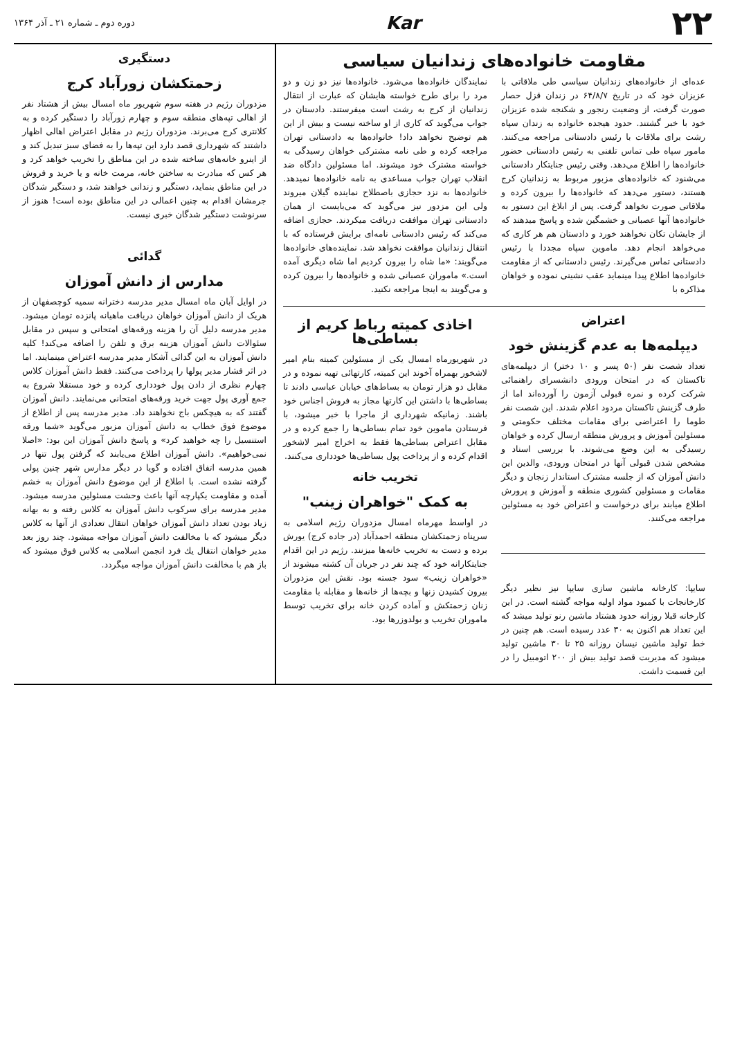۲۲
Kar
دوره دوم ـ شماره ۲۱ ـ آذر ۱۳۶۴
مقاومت خانواده‌های زندانیان سیاسی
عده‌ای از خانواده‌های زندانیان سیاسی طی ملاقاتی با عزیزان خود که در تاریخ ۶۴/۸/۷ در زندان قزل حصار صورت گرفت، از وضعیت رنجور و شکنجه شده عزیزان خود با خبر گشتند. حدود هیجده خانواده به زندان سپاه رشت برای ملاقات با رئیس دادستانی مراجعه می‌کنند. مامور سپاه طی تماس تلفنی به رئیس دادستانی حضور خانواده‌ها را اطلاع می‌دهد. وقتی رئیس جنایتکار دادستانی می‌شنود که خانواده‌های مزبور مربوط به زندانیان کرج هستند، دستور می‌دهد که خانواده‌ها را بیرون کرده و ملاقاتی صورت نخواهد گرفت. پس از ابلاغ این دستور به خانواده‌ها آنها عصبانی و خشمگین شده و پاسخ میدهند که از جایشان تکان نخواهند خورد و دادستان هم هر کاری که می‌خواهد انجام دهد. ماموین سپاه مجددا با رئیس دادستانی تماس می‌گیرند. رئیس دادستانی که از مقاومت خانواده‌ها اطلاع پیدا مینماید عقب نشینی نموده و خواهان مذاکره با
نمایندگان خانواده‌ها می‌شود. خانواده‌ها نیز دو زن و دو مرد را برای طرح خواسته هایشان که عبارت از انتقال زندانیان از کرج به رشت است میفرستند. دادستان در جواب می‌گوید که کاری از او ساخته نیست و بیش از این هم توضیح نخواهد داد! خانواده‌ها به دادستانی تهران مراجعه کرده و طی نامه مشترکی خواهان رسیدگی به خواسته مشترک خود میشوند. اما مسئولین دادگاه ضد انقلاب تهران جواب مساعدی به نامه خانواده‌ها نمیدهد. خانواده‌ها به نزد حجازی باصطلاح نماینده گیلان میروند ولی این مزدور نیز می‌گوید که می‌بایست از همان دادستانی تهران موافقت دریافت میکردند. حجازی اضافه می‌کند که رئیس دادستانی نامه‌ای برایش فرستاده که با انتقال زندانیان موافقت نخواهد شد. نماینده‌های خانواده‌ها می‌گویند: «ما شاه را بیرون کردیم اما شاه دیگری آمده است.» ماموران عصبانی شده و خانواده‌ها را بیرون کرده و می‌گویند به اینجا مراجعه نکنید.
اعتراض
دیپلمه‌ها به عدم گزینش خود
تعداد شصت نفر (۵۰ پسر و ۱۰ دختر) از دیپلمه‌های تاکستان که در امتحان ورودی دانشسرای راهنمائی شرکت کرده و نمره قبولی آزمون را آورده‌اند اما از طرف گزینش تاکستان مردود اعلام شدند. این شصت نفر طوما را اعتراضی برای مقامات مختلف حکومتی و مسئولین آموزش و پرورش منطقه ارسال کرده و خواهان رسیدگی به این وضع می‌شوند. با بررسی اسناد و مشخص شدن قبولی آنها در امتحان ورودی، والدین این دانش آموزان که از جلسه مشترک استاندار زنجان و دیگر مقامات و مسئولین کشوری منطقه و آموزش و پرورش اطلاع میابند برای درخواست و اعتراض خود به مسئولین مراجعه می‌کنند.
سایپا: کارخانه ماشین سازی سایپا نیز نظیر دیگر کارخانجات با کمبود مواد اولیه مواجه گشته است. در این کارخانه قبلا روزانه حدود هشتاد ماشین رنو تولید میشد که این تعداد هم اکنون به ۳۰ عدد رسیده است. هم چنین در خط تولید ماشین نیسان روزانه ۲۵ تا ۳۰ ماشین تولید میشود که مدیریت قصد تولید بیش از ۲۰۰ اتومبیل را در این قسمت داشت.
اخاذی کمیته رباط کریم از بساطی‌ها
در شهریورماه امسال یکی از مسئولین کمیته بنام امیر لاشخور بهمراه آخوند این کمیته، کارتهائی تهیه نموده و در مقابل دو هزار تومان به بساط‌های خیابان عباسی دادند تا بساطی‌ها با داشتن این کارتها مجاز به فروش اجناس خود باشند. زمانیکه شهرداری از ماجرا با خبر میشود، با فرستادن ماموین خود تمام بساطی‌ها را جمع کرده و در مقابل اعتراض بساطی‌ها فقط به اخراج امیر لاشخور اقدام کرده و از پرداخت پول بساطی‌ها خودداری می‌کنند.
تخریب خانه
به کمک "خواهران زینب"
در اواسط مهرماه امسال مزدوران رژیم اسلامی به سرپناه زحمتکشان منطقه احمدآباد (در جاده کرج) یورش برده و دست به تخریب خانه‌ها میزنند. رژیم در این اقدام جنایتکارانه خود که چند نفر در جریان آن کشته میشوند از «خواهران زینب» سود جسته بود. نقش این مزدوران بیرون کشیدن زنها و بچه‌ها از خانه‌ها و مقابله با مقاومت زنان زحمتکش و آماده کردن خانه برای تخریب توسط ماموران تخریب و بولدوزرها بود.
دستگیری
زحمتکشان زورآباد کرج
مزدوران رژیم در هفته سوم شهریور ماه امسال بیش از هشتاد نفر از اهالی تپه‌های منطقه سوم و چهارم زورآباد را دستگیر کرده و به کلانتری کرج می‌برند. مزدوران رژیم در مقابل اعتراض اهالی اظهار داشتند که شهرداری قصد دارد این تپه‌ها را به فضای سبز تبدیل کند و از اینرو خانه‌های ساخته شده در این مناطق را تخریب خواهد کرد و هر کس که مبادرت به ساختن خانه، مرمت خانه و یا خرید و فروش در این مناطق بنماید، دستگیر و زندانی خواهند شد، و دستگیر شدگان جرمشان اقدام به چنین اعمالی در این مناطق بوده است! هنوز از سرنوشت دستگیر شدگان خبری نیست.
گدائی
مدارس از دانش آموزان
در اوایل آبان ماه امسال مدیر مدرسه دخترانه سمیه کوچصفهان از هریک از دانش آموزان خواهان دریافت ماهیانه پانزده تومان میشود. مدیر مدرسه دلیل آن را هزینه ورقه‌های امتحانی و سپس در مقابل سئوالات دانش آموزان هزینه برق و تلفن را اضافه می‌کند! کلیه دانش آموزان به این گدائی آشکار مدیر مدرسه اعتراض مینمایند. اما در اثر فشار مدیر پولها را پرداخت می‌کنند. فقط دانش آموزان کلاس چهارم نظری از دادن پول خودداری کرده و خود مستقلا شروع به جمع آوری پول جهت خرید ورقه‌های امتحانی می‌نمایند. دانش آموزان گفتند که به هیچکس باج نخواهند داد. مدیر مدرسه پس از اطلاع از موضوع فوق خطاب به دانش آموزان مزبور می‌گوید «شما ورقه استنسیل را چه خواهید کرد» و پاسخ دانش آموزان این بود: «اصلا نمی‌خواهیم». دانش آموزان اطلاع می‌یابند که گرفتن پول تنها در همین مدرسه اتفاق افتاده و گویا در دیگر مدارس شهر چنین پولی گرفته نشده است. با اطلاع از این موضوع دانش آموزان به خشم آمده و مقاومت یکپارچه آنها باعث وحشت مسئولین مدرسه میشود. مدیر مدرسه برای سرکوب دانش آموزان به کلاس رفته و به بهانه زیاد بودن تعداد دانش آموزان خواهان انتقال تعدادی از آنها به کلاس دیگر میشود که با مخالفت دانش آموزان مواجه میشود. چند روز بعد مدیر خواهان انتقال یك فرد انجمن اسلامی به کلاس فوق میشود که باز هم با مخالفت دانش آموزان مواجه میگردد.